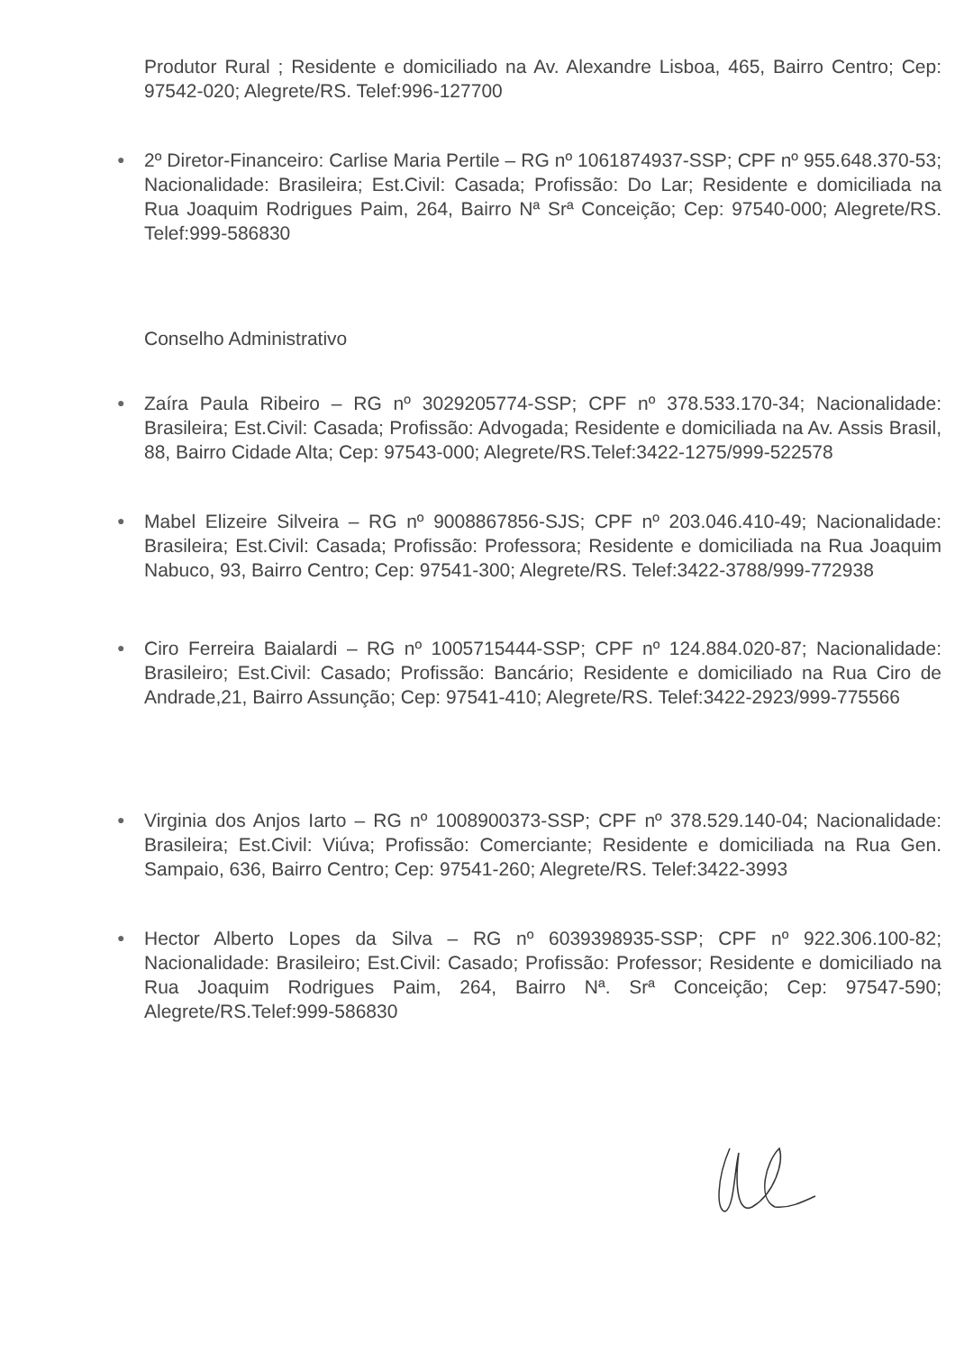Produtor Rural ; Residente e domiciliado na Av. Alexandre Lisboa, 465, Bairro Centro; Cep: 97542-020; Alegrete/RS. Telef:996-127700
●
2º Diretor-Financeiro: Carlise Maria Pertile – RG nº 1061874937-SSP; CPF nº 955.648.370-53; Nacionalidade: Brasileira; Est.Civil: Casada; Profissão: Do Lar; Residente e domiciliada na Rua Joaquim Rodrigues Paim, 264, Bairro Nª Srª Conceição; Cep: 97540-000; Alegrete/RS. Telef:999-586830
Conselho Administrativo
●
Zaíra Paula Ribeiro – RG nº 3029205774-SSP; CPF nº 378.533.170-34; Nacionalidade: Brasileira; Est.Civil: Casada; Profissão: Advogada; Residente e domiciliada na Av. Assis Brasil, 88, Bairro Cidade Alta; Cep: 97543-000; Alegrete/RS.Telef:3422-1275/999-522578
●
Mabel Elizeire Silveira – RG nº 9008867856-SJS; CPF nº 203.046.410-49; Nacionalidade: Brasileira; Est.Civil: Casada; Profissão: Professora; Residente e domiciliada na Rua Joaquim Nabuco, 93, Bairro Centro; Cep: 97541-300; Alegrete/RS. Telef:3422-3788/999-772938
●
Ciro Ferreira Baialardi – RG nº 1005715444-SSP; CPF nº 124.884.020-87; Nacionalidade: Brasileiro; Est.Civil: Casado; Profissão: Bancário; Residente e domiciliado na Rua Ciro de Andrade,21, Bairro Assunção; Cep: 97541-410; Alegrete/RS. Telef:3422-2923/999-775566
●
Virginia dos Anjos Iarto – RG nº 1008900373-SSP; CPF nº 378.529.140-04; Nacionalidade: Brasileira; Est.Civil: Viúva; Profissão: Comerciante; Residente e domiciliada na Rua Gen. Sampaio, 636, Bairro Centro; Cep: 97541-260; Alegrete/RS. Telef:3422-3993
●
Hector Alberto Lopes da Silva – RG nº 6039398935-SSP; CPF nº 922.306.100-82; Nacionalidade: Brasileiro; Est.Civil: Casado; Profissão: Professor; Residente e domiciliado na Rua Joaquim Rodrigues Paim, 264, Bairro Nª. Srª Conceição; Cep: 97547-590; Alegrete/RS.Telef:999-586830